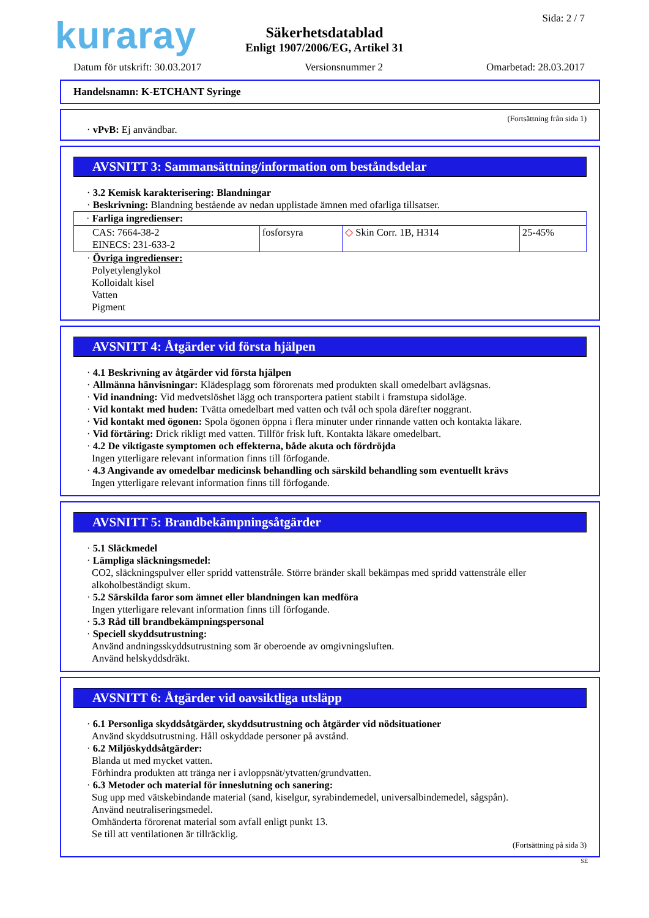kuraray Sida: 2 / 7
Säkerhetsdatablad
Enligt 1907/2006/EG, Artikel 31
Datum för utskrift: 30.03.2017 Versionsnummer 2 Omarbetad: 28.03.2017
Handelsnamn: K-ETCHANT Syringe
(Fortsättning från sida 1)
· vPvB: Ej användbar.
AVSNITT 3: Sammansättning/information om beståndsdelar
· 3.2 Kemisk karakterisering: Blandningar
· Beskrivning: Blandning bestående av nedan upplistade ämnen med ofarliga tillsatser.
| · Farliga ingredienser: | | | |
| CAS: 7664-38-2 EINECS: 231-633-2 | fosforsyra | ◇ Skin Corr. 1B, H314 | 25-45% |
· Övriga ingredienser:
Polyetylenglykol
Kolloidalt kisel
Vatten
Pigment
AVSNITT 4: Åtgärder vid första hjälpen
· 4.1 Beskrivning av åtgärder vid första hjälpen
· Allmänna hänvisningar: Klädesplagg som förorenats med produkten skall omedelbart avlägsnas.
· Vid inandning: Vid medvetslöshet lägg och transportera patient stabilt i framstupa sidoläge.
· Vid kontakt med huden: Tvätta omedelbart med vatten och tvål och spola därefter noggrant.
· Vid kontakt med ögonen: Spola ögonen öppna i flera minuter under rinnande vatten och kontakta läkare.
· Vid förtäring: Drick rikligt med vatten. Tillför frisk luft. Kontakta läkare omedelbart.
· 4.2 De viktigaste symptomen och effekterna, både akuta och fördröjda
Ingen ytterligare relevant information finns till förfogande.
· 4.3 Angivande av omedelbar medicinsk behandling och särskild behandling som eventuellt krävs
Ingen ytterligare relevant information finns till förfogande.
AVSNITT 5: Brandbekämpningsåtgärder
· 5.1 Släckmedel
· Lämpliga släckningsmedel:
CO2, släckningspulver eller spridd vattenstråle. Större bränder skall bekämpas med spridd vattenstråle eller alkoholbeständigt skum.
· 5.2 Särskilda faror som ämnet eller blandningen kan medföra
Ingen ytterligare relevant information finns till förfogande.
· 5.3 Råd till brandbekämpningspersonal
· Speciell skyddsutrustning:
Använd andningsskyddsutrustning som är oberoende av omgivningsluften.
Använd helskyddsdräkt.
AVSNITT 6: Åtgärder vid oavsiktliga utsläpp
· 6.1 Personliga skyddsåtgärder, skyddsutrustning och åtgärder vid nödsituationer
Använd skyddsutrustning. Håll oskyddade personer på avstånd.
· 6.2 Miljöskyddsåtgärder:
Blanda ut med mycket vatten.
Förhindra produkten att tränga ner i avloppsnät/ytvatten/grundvatten.
· 6.3 Metoder och material för inneslutning och sanering:
Sug upp med vätskebindande material (sand, kiselgur, syrabindemedel, universalbindemedel, sågspån).
Använd neutraliseringsmedel.
Omhänderta förorenat material som avfall enligt punkt 13.
Se till att ventilationen är tillräcklig.
(Fortsättning på sida 3)
SE